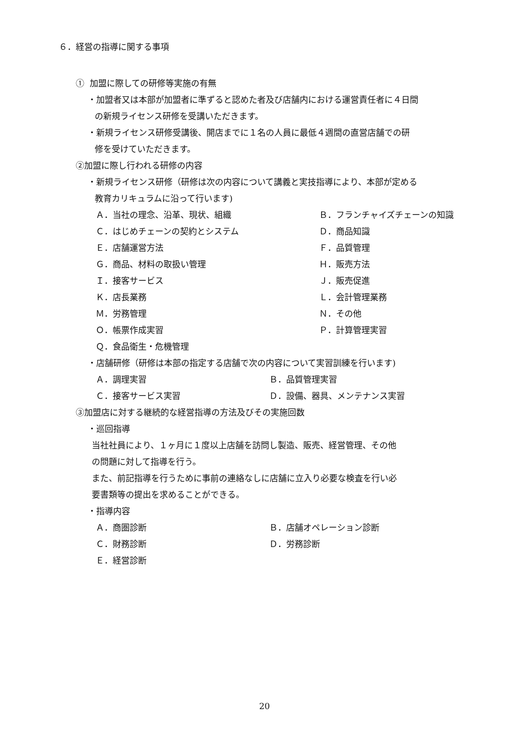６．経営の指導に関する事項
① 加盟に際しての研修等実施の有無
・加盟者又は本部が加盟者に準ずると認めた者及び店舗内における運営責任者に４日間
の新規ライセンス研修を受講いただきます。
・新規ライセンス研修受講後、開店までに１名の人員に最低４週間の直営店舗での研
修を受けていただきます。
②加盟に際し行われる研修の内容
・新規ライセンス研修（研修は次の内容について講義と実技指導により、本部が定める
教育カリキュラムに沿って行います)
Ａ．当社の理念、沿革、現状、組織 Ｂ．フランチャイズチェーンの知識 Ｃ．はじめチェーンの契約とシステム Ｄ．商品知識 Ｅ．店舗運営方法 Ｆ．品質管理 Ｇ．商品、材料の取扱い管理 Ｈ．販売方法 Ｉ．接客サービス Ｊ．販売促進 Ｋ．店長業務 Ｌ．会計管理業務 Ｍ．労務管理 Ｎ．その他 Ｏ．帳票作成実習 Ｐ．計算管理実習 Ｑ．食品衛生・危機管理
・店舗研修（研修は本部の指定する店舗で次の内容について実習訓練を行います)
Ａ．調理実習 Ｂ．品質管理実習 Ｃ．接客サービス実習 Ｄ．設備、器具、メンテナンス実習
③加盟店に対する継続的な経営指導の方法及びその実施回数
・巡回指導
当社社員により、１ヶ月に１度以上店舗を訪問し製造、販売、経営管理、その他
の問題に対して指導を行う。
また、前記指導を行うために事前の連絡なしに店舗に立入り必要な検査を行い必
要書類等の提出を求めることができる。
・指導内容
Ａ．商圏診断 Ｂ．店舗オペレーション診断 Ｃ．財務診断 Ｄ．労務診断 Ｅ．経営診断
20